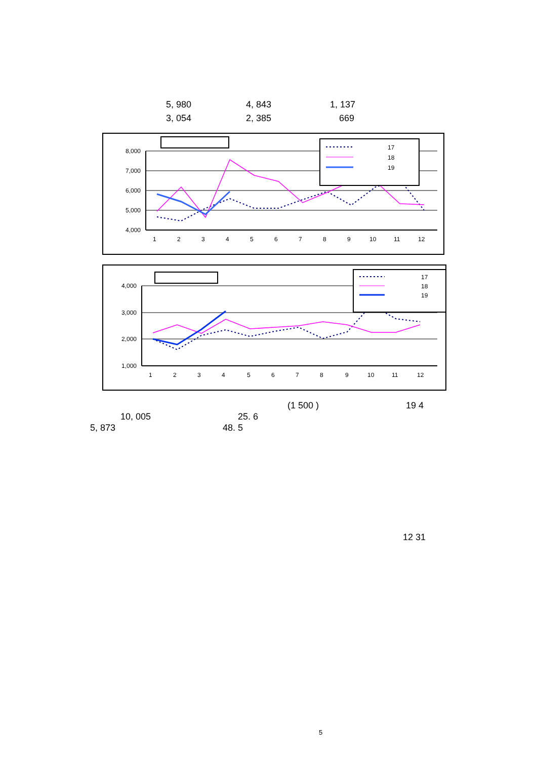5, 980 4, 843 1, 137
3, 054 2, 385 669
8,000
7,000
6,000
5,000
4,000
1
2
3
4
5
6
7
8
9
10
11
12
17
18
19
4,000
3,000
2,000
1,000
1
2
3
4
5
6
7
8
9
10
11
12
17
18
19
(1 500 ) 19 4
10, 005 25. 6
5, 873 48. 5
12 31
5